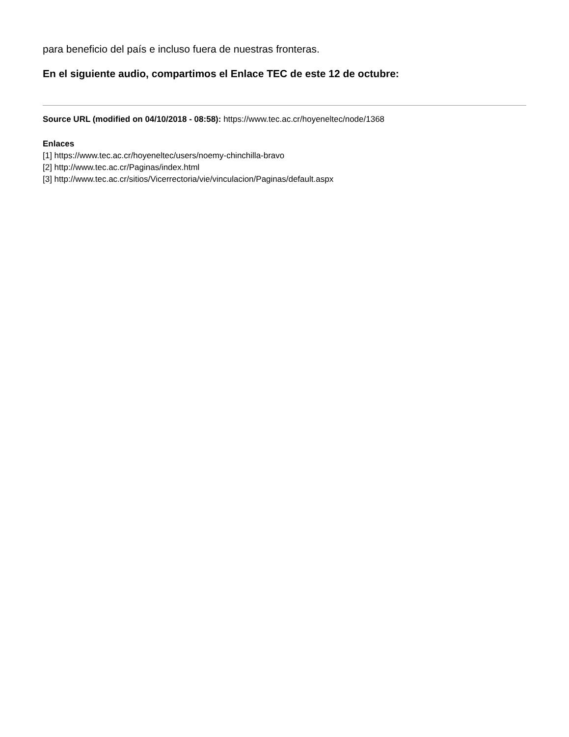para beneficio del país e incluso fuera de nuestras fronteras.
En el siguiente audio, compartimos el Enlace TEC de este 12 de octubre:
Source URL (modified on 04/10/2018 - 08:58): https://www.tec.ac.cr/hoyeneltec/node/1368
Enlaces
[1] https://www.tec.ac.cr/hoyeneltec/users/noemy-chinchilla-bravo
[2] http://www.tec.ac.cr/Paginas/index.html
[3] http://www.tec.ac.cr/sitios/Vicerrectoria/vie/vinculacion/Paginas/default.aspx